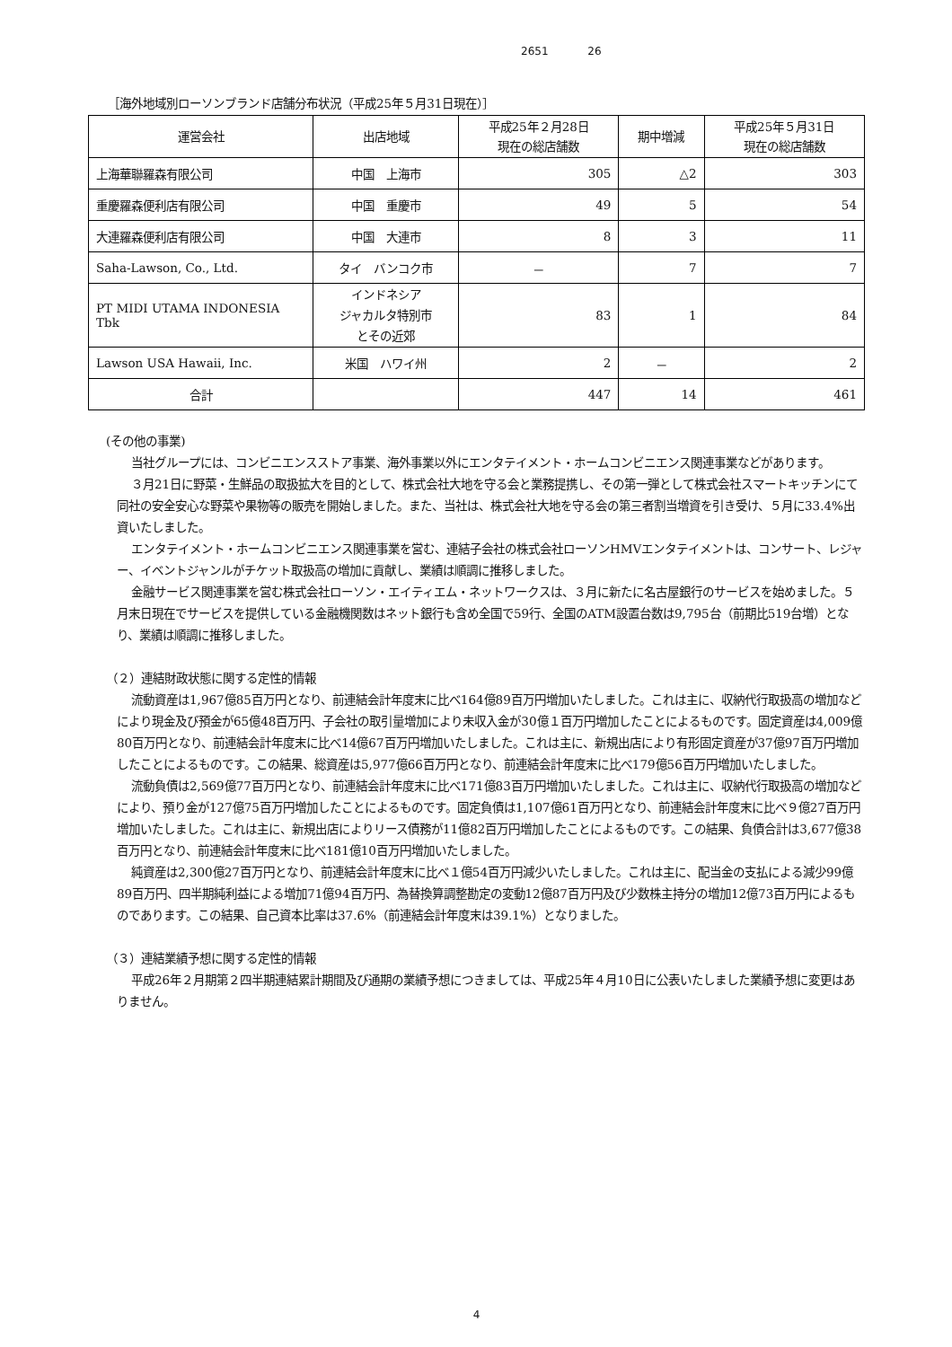2651 26
［海外地域別ローソンブランド店舗分布状況（平成25年５月31日現在）］
| 運営会社 | 出店地域 | 平成25年２月28日 現在の総店舗数 | 期中増減 | 平成25年５月31日 現在の総店舗数 |
| --- | --- | --- | --- | --- |
| 上海華聯羅森有限公司 | 中国 上海市 | 305 | △2 | 303 |
| 重慶羅森便利店有限公司 | 中国 重慶市 | 49 | 5 | 54 |
| 大連羅森便利店有限公司 | 中国 大連市 | 8 | 3 | 11 |
| Saha-Lawson, Co., Ltd. | タイ バンコク市 | － | 7 | 7 |
| PT MIDI UTAMA INDONESIA Tbk | インドネシア ジャカルタ特別市 とその近郊 | 83 | 1 | 84 |
| Lawson USA Hawaii, Inc. | 米国 ハワイ州 | 2 | － | 2 |
| 合計 | | 447 | 14 | 461 |
(その他の事業)
当社グループには、コンビニエンスストア事業、海外事業以外にエンタテイメント・ホームコンビニエンス関連事業などがあります。
３月21日に野菜・生鮮品の取扱拡大を目的として、株式会社大地を守る会と業務提携し、その第一弾として株式会社スマートキッチンにて同社の安全安心な野菜や果物等の販売を開始しました。また、当社は、株式会社大地を守る会の第三者割当増資を引き受け、５月に33.4%出資いたしました。
エンタテイメント・ホームコンビニエンス関連事業を営む、連結子会社の株式会社ローソンHMVエンタテイメントは、コンサート、レジャー、イベントジャンルがチケット取扱高の増加に貢献し、業績は順調に推移しました。
金融サービス関連事業を営む株式会社ローソン・エイティエム・ネットワークスは、３月に新たに名古屋銀行のサービスを始めました。５月末日現在でサービスを提供している金融機関数はネット銀行も含め全国で59行、全国のATM設置台数は9,795台（前期比519台増）となり、業績は順調に推移しました。
（２）連結財政状態に関する定性的情報
流動資産は1,967億85百万円となり、前連結会計年度末に比べ164億89百万円増加いたしました。これは主に、収納代行取扱高の増加などにより現金及び預金が65億48百万円、子会社の取引量増加により未収入金が30億１百万円増加したことによるものです。固定資産は4,009億80百万円となり、前連結会計年度末に比べ14億67百万円増加いたしました。これは主に、新規出店により有形固定資産が37億97百万円増加したことによるものです。この結果、総資産は5,977億66百万円となり、前連結会計年度末に比べ179億56百万円増加いたしました。
流動負債は2,569億77百万円となり、前連結会計年度末に比べ171億83百万円増加いたしました。これは主に、収納代行取扱高の増加などにより、預り金が127億75百万円増加したことによるものです。固定負債は1,107億61百万円となり、前連結会計年度末に比べ９億27百万円増加いたしました。これは主に、新規出店によりリース債務が11億82百万円増加したことによるものです。この結果、負債合計は3,677億38百万円となり、前連結会計年度末に比べ181億10百万円増加いたしました。
純資産は2,300億27百万円となり、前連結会計年度末に比べ１億54百万円減少いたしました。これは主に、配当金の支払による減少99億89百万円、四半期純利益による増加71億94百万円、為替換算調整勘定の変動12億87百万円及び少数株主持分の増加12億73百万円によるものであります。この結果、自己資本比率は37.6%（前連結会計年度末は39.1%）となりました。
（３）連結業績予想に関する定性的情報
平成26年２月期第２四半期連結累計期間及び通期の業績予想につきましては、平成25年４月10日に公表いたしました業績予想に変更はありません。
4